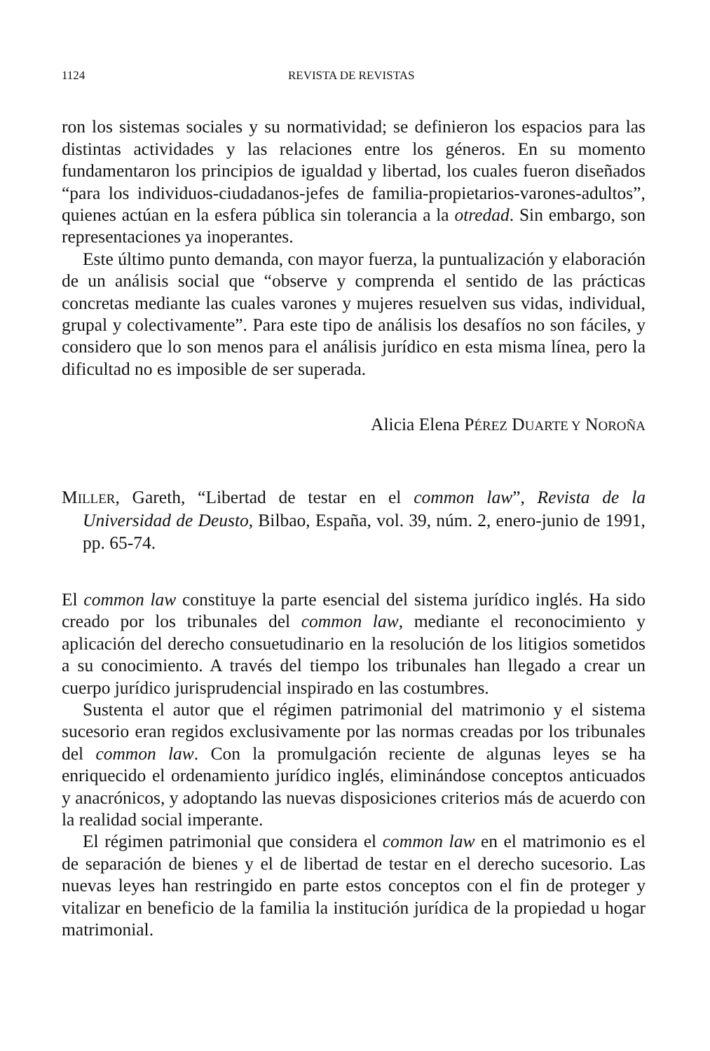1124 REVISTA DE REVISTAS
ron los sistemas sociales y su normatividad; se definieron los espacios para las distintas actividades y las relaciones entre los géneros. En su momento fundamentaron los principios de igualdad y libertad, los cuales fueron diseñados “para los individuos-ciudadanos-jefes de familia-propietarios-varones-adultos”, quienes actúan en la esfera pública sin tolerancia a la otredad. Sin embargo, son representaciones ya inoperantes.
Este último punto demanda, con mayor fuerza, la puntualización y elaboración de un análisis social que “observe y comprenda el sentido de las prácticas concretas mediante las cuales varones y mujeres resuelven sus vidas, individual, grupal y colectivamente”. Para este tipo de análisis los desafíos no son fáciles, y considero que lo son menos para el análisis jurídico en esta misma línea, pero la dificultad no es imposible de ser superada.
Alicia Elena PÉREZ DUARTE Y NOROÑA
MILLER, Gareth, “Libertad de testar en el common law”, Revista de la Universidad de Deusto, Bilbao, España, vol. 39, núm. 2, enero-junio de 1991, pp. 65-74.
El common law constituye la parte esencial del sistema jurídico inglés. Ha sido creado por los tribunales del common law, mediante el reconocimiento y aplicación del derecho consuetudinario en la resolución de los litigios sometidos a su conocimiento. A través del tiempo los tribunales han llegado a crear un cuerpo jurídico jurisprudencial inspirado en las costumbres.
Sustenta el autor que el régimen patrimonial del matrimonio y el sistema sucesorio eran regidos exclusivamente por las normas creadas por los tribunales del common law. Con la promulgación reciente de algunas leyes se ha enriquecido el ordenamiento jurídico inglés, eliminándose conceptos anticuados y anacrónicos, y adoptando las nuevas disposiciones criterios más de acuerdo con la realidad social imperante.
El régimen patrimonial que considera el common law en el matrimonio es el de separación de bienes y el de libertad de testar en el derecho sucesorio. Las nuevas leyes han restringido en parte estos conceptos con el fin de proteger y vitalizar en beneficio de la familia la institución jurídica de la propiedad u hogar matrimonial.